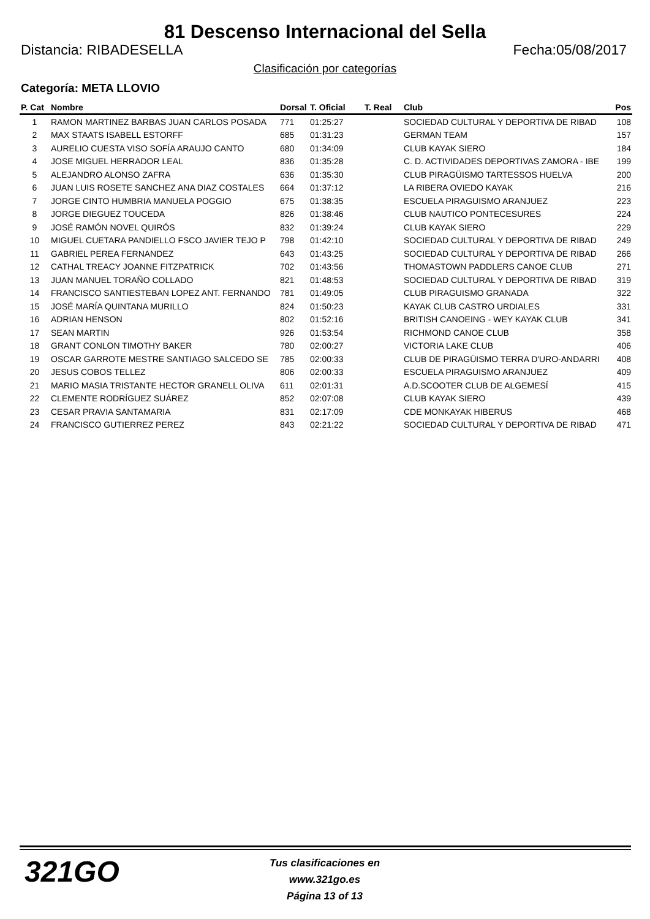81 Descenso Internacional del Sella
Distancia: RIBADESELLA Fecha:05/08/2017
Clasificación por categorías
Categoría: META LLOVIO
| P. Cat | Nombre | Dorsal | T. Oficial | T. Real | Club | Pos |
| --- | --- | --- | --- | --- | --- | --- |
| 1 | RAMON MARTINEZ BARBAS JUAN CARLOS POSADA | 771 | 01:25:27 | | SOCIEDAD CULTURAL Y DEPORTIVA DE RIBAD | 108 |
| 2 | MAX STAATS ISABELL ESTORFF | 685 | 01:31:23 | | GERMAN TEAM | 157 |
| 3 | AURELIO CUESTA VISO SOFÍA ARAUJO CANTO | 680 | 01:34:09 | | CLUB KAYAK SIERO | 184 |
| 4 | JOSE MIGUEL HERRADOR LEAL | 836 | 01:35:28 | | C. D. ACTIVIDADES DEPORTIVAS ZAMORA - IBE | 199 |
| 5 | ALEJANDRO ALONSO ZAFRA | 636 | 01:35:30 | | CLUB PIRAGÜISMO TARTESSOS HUELVA | 200 |
| 6 | JUAN LUIS ROSETE SANCHEZ ANA DIAZ COSTALES | 664 | 01:37:12 | | LA RIBERA OVIEDO KAYAK | 216 |
| 7 | JORGE CINTO HUMBRIA MANUELA POGGIO | 675 | 01:38:35 | | ESCUELA PIRAGUISMO ARANJUEZ | 223 |
| 8 | JORGE DIEGUEZ TOUCEDA | 826 | 01:38:46 | | CLUB NAUTICO PONTECESURES | 224 |
| 9 | JOSÉ RAMÓN NOVEL QUIRÓS | 832 | 01:39:24 | | CLUB KAYAK SIERO | 229 |
| 10 | MIGUEL CUETARA PANDIELLO FSCO JAVIER TEJO P | 798 | 01:42:10 | | SOCIEDAD CULTURAL Y DEPORTIVA DE RIBAD | 249 |
| 11 | GABRIEL PEREA FERNANDEZ | 643 | 01:43:25 | | SOCIEDAD CULTURAL Y DEPORTIVA DE RIBAD | 266 |
| 12 | CATHAL TREACY JOANNE FITZPATRICK | 702 | 01:43:56 | | THOMASTOWN PADDLERS CANOE CLUB | 271 |
| 13 | JUAN MANUEL TORAÑO COLLADO | 821 | 01:48:53 | | SOCIEDAD CULTURAL Y DEPORTIVA DE RIBAD | 319 |
| 14 | FRANCISCO SANTIESTEBAN LOPEZ ANT. FERNANDO | 781 | 01:49:05 | | CLUB PIRAGUISMO GRANADA | 322 |
| 15 | JOSÉ MARÍA QUINTANA MURILLO | 824 | 01:50:23 | | KAYAK CLUB CASTRO URDIALES | 331 |
| 16 | ADRIAN HENSON | 802 | 01:52:16 | | BRITISH CANOEING - WEY KAYAK CLUB | 341 |
| 17 | SEAN MARTIN | 926 | 01:53:54 | | RICHMOND CANOE CLUB | 358 |
| 18 | GRANT CONLON TIMOTHY BAKER | 780 | 02:00:27 | | VICTORIA LAKE CLUB | 406 |
| 19 | OSCAR GARROTE MESTRE SANTIAGO SALCEDO SE | 785 | 02:00:33 | | CLUB DE PIRAGÜISMO TERRA D'URO-ANDARRI | 408 |
| 20 | JESUS COBOS TELLEZ | 806 | 02:00:33 | | ESCUELA PIRAGUISMO ARANJUEZ | 409 |
| 21 | MARIO MASIA TRISTANTE HECTOR GRANELL OLIVA | 611 | 02:01:31 | | A.D.SCOOTER CLUB DE ALGEMESÍ | 415 |
| 22 | CLEMENTE RODRÍGUEZ SUÁREZ | 852 | 02:07:08 | | CLUB KAYAK SIERO | 439 |
| 23 | CESAR PRAVIA SANTAMARIA | 831 | 02:17:09 | | CDE MONKAYAK HIBERUS | 468 |
| 24 | FRANCISCO GUTIERREZ PEREZ | 843 | 02:21:22 | | SOCIEDAD CULTURAL Y DEPORTIVA DE RIBAD | 471 |
321GO
Tus clasificaciones en www.321go.es
Página 13 of 13